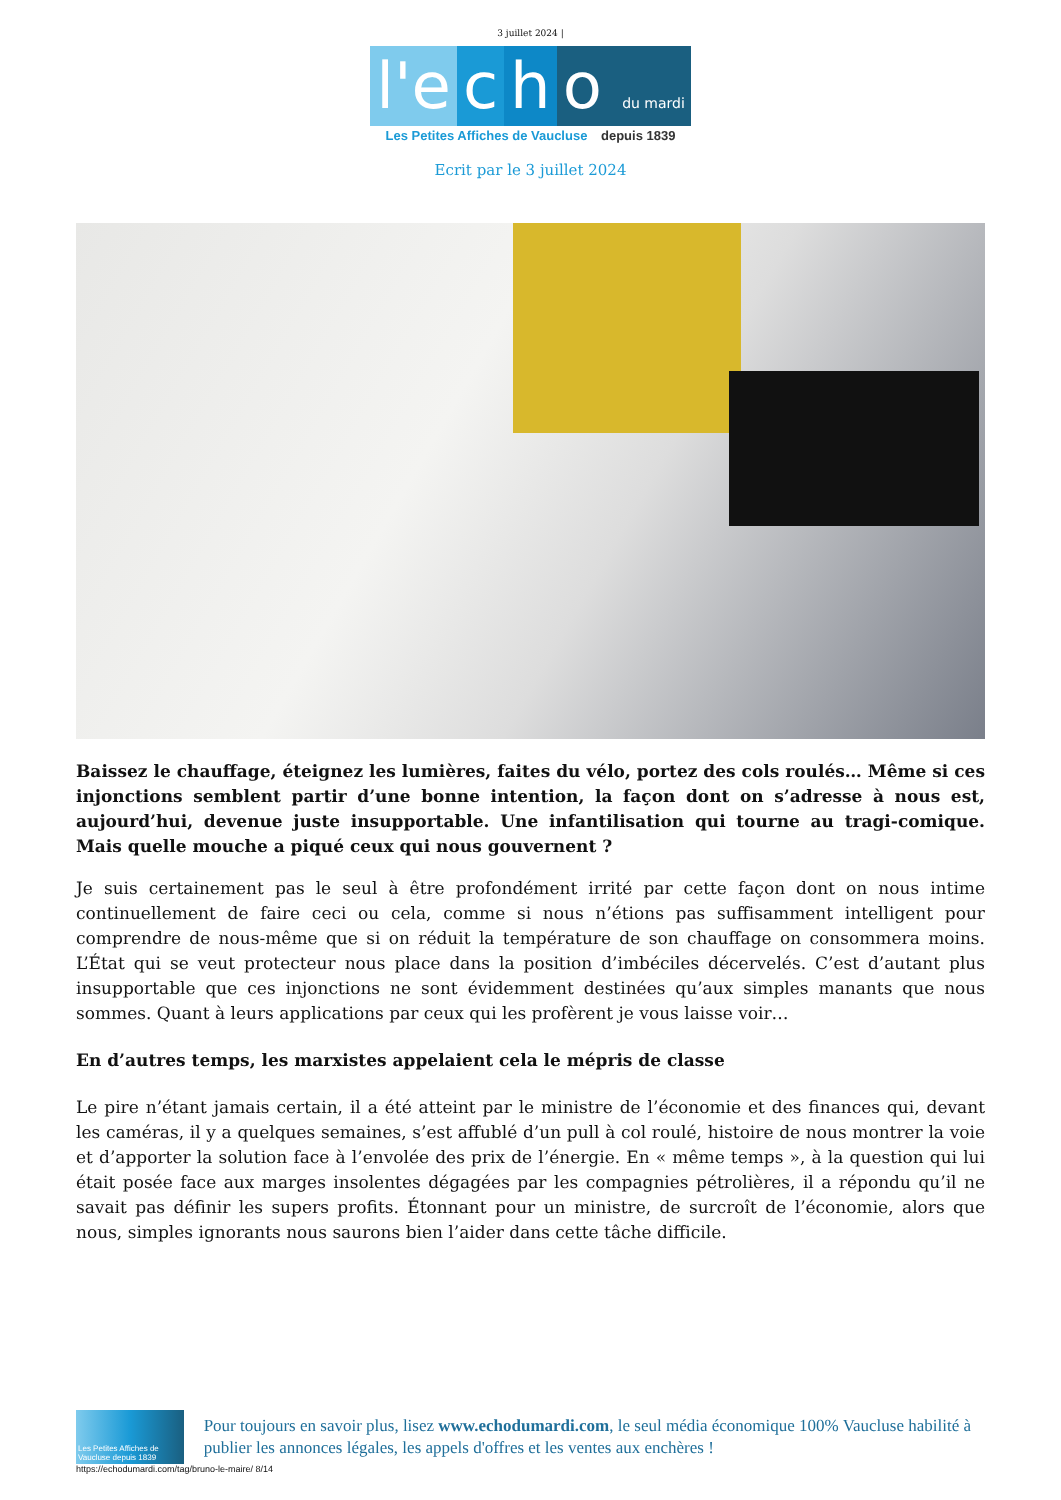3 juillet 2024 |
l'e c h o du mardi
Les Petites Affiches de Vaucluse depuis 1839
Ecrit par le 3 juillet 2024
Baissez le chauffage, éteignez les lumières, faites du vélo, portez des cols roulés… Même si ces injonctions semblent partir d’une bonne intention, la façon dont on s’adresse à nous est, aujourd’hui, devenue juste insupportable. Une infantilisation qui tourne au tragi-comique. Mais quelle mouche a piqué ceux qui nous gouvernent ?
Je suis certainement pas le seul à être profondément irrité par cette façon dont on nous intime continuellement de faire ceci ou cela, comme si nous n’étions pas suffisamment intelligent pour comprendre de nous-même que si on réduit la température de son chauffage on consommera moins. L’État qui se veut protecteur nous place dans la position d’imbéciles décervelés. C’est d’autant plus insupportable que ces injonctions ne sont évidemment destinées qu’aux simples manants que nous sommes. Quant à leurs applications par ceux qui les profèrent je vous laisse voir…
En d’autres temps, les marxistes appelaient cela le mépris de classe
Le pire n’étant jamais certain, il a été atteint par le ministre de l’économie et des finances qui, devant les caméras, il y a quelques semaines, s’est affublé d’un pull à col roulé, histoire de nous montrer la voie et d’apporter la solution face à l’envolée des prix de l’énergie. En « même temps », à la question qui lui était posée face aux marges insolentes dégagées par les compagnies pétrolières, il a répondu qu’il ne savait pas définir les supers profits. Étonnant pour un ministre, de surcroît de l’économie, alors que nous, simples ignorants nous saurons bien l’aider dans cette tâche difficile.
Les Petites Affiches de Vaucluse depuis 1839
Pour toujours en savoir plus, lisez www.echodumardi.com, le seul média économique 100% Vaucluse habilité à publier les annonces légales, les appels d'offres et les ventes aux enchères !
https://echodumardi.com/tag/bruno-le-maire/ 8/14